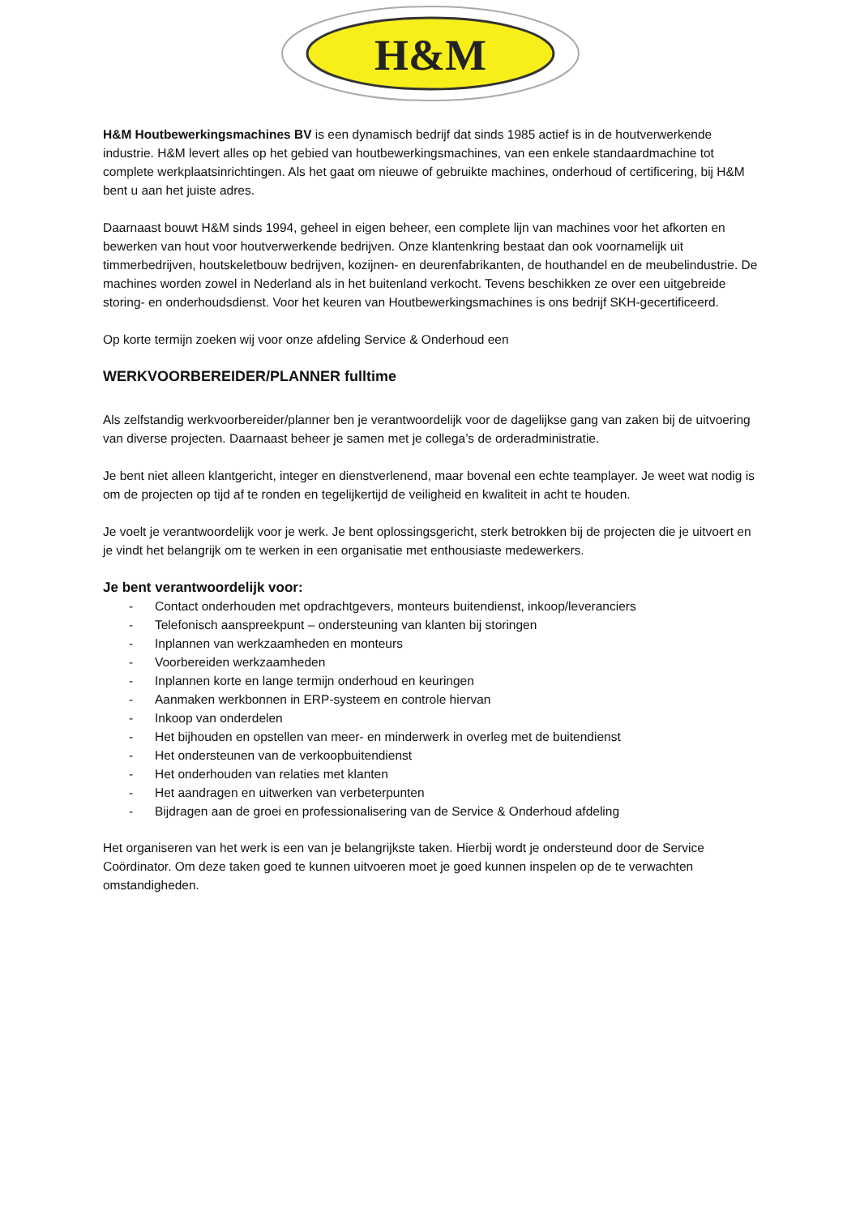H&M
H&M Houtbewerkingsmachines BV is een dynamisch bedrijf dat sinds 1985 actief is in de houtverwerkende industrie. H&M levert alles op het gebied van houtbewerkingsmachines, van een enkele standaardmachine tot complete werkplaatsinrichtingen. Als het gaat om nieuwe of gebruikte machines, onderhoud of certificering, bij H&M bent u aan het juiste adres.
Daarnaast bouwt H&M sinds 1994, geheel in eigen beheer, een complete lijn van machines voor het afkorten en bewerken van hout voor houtverwerkende bedrijven. Onze klantenkring bestaat dan ook voornamelijk uit timmerbedrijven, houtskeletbouw bedrijven, kozijnen- en deurenfabrikanten, de houthandel en de meubelindustrie. De machines worden zowel in Nederland als in het buitenland verkocht. Tevens beschikken ze over een uitgebreide storing- en onderhoudsdienst. Voor het keuren van Houtbewerkingsmachines is ons bedrijf SKH-gecertificeerd.
Op korte termijn zoeken wij voor onze afdeling Service & Onderhoud een
WERKVOORBEREIDER/PLANNER fulltime
Als zelfstandig werkvoorbereider/planner ben je verantwoordelijk voor de dagelijkse gang van zaken bij de uitvoering van diverse projecten. Daarnaast beheer je samen met je collega’s de orderadministratie.
Je bent niet alleen klantgericht, integer en dienstverlenend, maar bovenal een echte teamplayer. Je weet wat nodig is om de projecten op tijd af te ronden en tegelijkertijd de veiligheid en kwaliteit in acht te houden.
Je voelt je verantwoordelijk voor je werk. Je bent oplossingsgericht, sterk betrokken bij de projecten die je uitvoert en je vindt het belangrijk om te werken in een organisatie met enthousiaste medewerkers.
Je bent verantwoordelijk voor:
- Contact onderhouden met opdrachtgevers, monteurs buitendienst, inkoop/leveranciers
- Telefonisch aanspreekpunt – ondersteuning van klanten bij storingen
- Inplannen van werkzaamheden en monteurs
- Voorbereiden werkzaamheden
- Inplannen korte en lange termijn onderhoud en keuringen
- Aanmaken werkbonnen in ERP-systeem en controle hiervan
- Inkoop van onderdelen
- Het bijhouden en opstellen van meer- en minderwerk in overleg met de buitendienst
- Het ondersteunen van de verkoopbuitendienst
- Het onderhouden van relaties met klanten
- Het aandragen en uitwerken van verbeterpunten
- Bijdragen aan de groei en professionalisering van de Service & Onderhoud afdeling
Het organiseren van het werk is een van je belangrijkste taken. Hierbij wordt je ondersteund door de Service Coördinator. Om deze taken goed te kunnen uitvoeren moet je goed kunnen inspelen op de te verwachten omstandigheden.